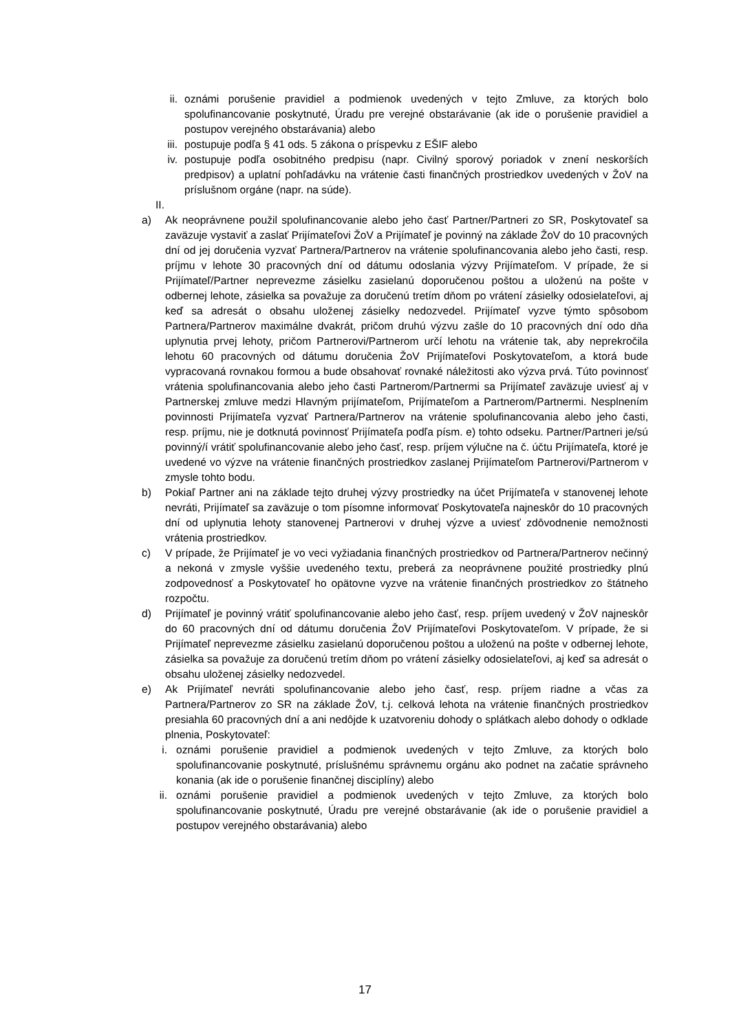ii. oznámi porušenie pravidiel a podmienok uvedených v tejto Zmluve, za ktorých bolo spolufinancovanie poskytnuté, Úradu pre verejné obstarávanie (ak ide o porušenie pravidiel a postupov verejného obstarávania) alebo
iii. postupuje podľa § 41 ods. 5 zákona o príspevku z EŠIF alebo
iv. postupuje podľa osobitného predpisu (napr. Civilný sporový poriadok v znení neskorších predpisov) a uplatní pohľadávku na vrátenie časti finančných prostriedkov uvedených v ŽoV na príslušnom orgáne (napr. na súde).
II.
a) Ak neoprávnene použil spolufinancovanie alebo jeho časť Partner/Partneri zo SR, Poskytovateľ sa zaväzuje vystaviť a zaslať Prijímateľovi ŽoV a Prijímateľ je povinný na základe ŽoV do 10 pracovných dní od jej doručenia vyzvať Partnera/Partnerov na vrátenie spolufinancovania alebo jeho časti, resp. príjmu v lehote 30 pracovných dní od dátumu odoslania výzvy Prijímateľom. V prípade, že si Prijímateľ/Partner neprevezme zásielku zasielanú doporučenou poštou a uloženú na pošte v odbernej lehote, zásielka sa považuje za doručenú tretím dňom po vrátení zásielky odosielateľovi, aj keď sa adresát o obsahu uloženej zásielky nedozvedel. Prijímateľ vyzve týmto spôsobom Partnera/Partnerov maximálne dvakrát, pričom druhú výzvu zašle do 10 pracovných dní odo dňa uplynutia prvej lehoty, pričom Partnerovi/Partnerom určí lehotu na vrátenie tak, aby neprekročila lehotu 60 pracovných od dátumu doručenia ŽoV Prijímateľovi Poskytovateľom, a ktorá bude vypracovaná rovnakou formou a bude obsahovať rovnaké náležitosti ako výzva prvá. Túto povinnosť vrátenia spolufinancovania alebo jeho časti Partnerom/Partnermi sa Prijímateľ zaväzuje uviesť aj v Partnerskej zmluve medzi Hlavným prijímateľom, Prijímateľom a Partnerom/Partnermi. Nesplnením povinnosti Prijímateľa vyzvať Partnera/Partnerov na vrátenie spolufinancovania alebo jeho časti, resp. príjmu, nie je dotknutá povinnosť Prijímateľa podľa písm. e) tohto odseku. Partner/Partneri je/sú povinný/í vrátiť spolufinancovanie alebo jeho časť, resp. príjem výlučne na č. účtu Prijímateľa, ktoré je uvedené vo výzve na vrátenie finančných prostriedkov zaslanej Prijímateľom Partnerovi/Partnerom v zmysle tohto bodu.
b) Pokiaľ Partner ani na základe tejto druhej výzvy prostriedky na účet Prijímateľa v stanovenej lehote nevráti, Prijímateľ sa zaväzuje o tom písomne informovať Poskytovateľa najneskôr do 10 pracovných dní od uplynutia lehoty stanovenej Partnerovi v druhej výzve a uviesť zdôvodnenie nemožnosti vrátenia prostriedkov.
c) V prípade, že Prijímateľ je vo veci vyžiadania finančných prostriedkov od Partnera/Partnerov nečinný a nekoná v zmysle vyššie uvedeného textu, preberá za neoprávnene použité prostriedky plnú zodpovednosť a Poskytovateľ ho opätovne vyzve na vrátenie finančných prostriedkov zo štátneho rozpočtu.
d) Prijímateľ je povinný vrátiť spolufinancovanie alebo jeho časť, resp. príjem uvedený v ŽoV najneskôr do 60 pracovných dní od dátumu doručenia ŽoV Prijímateľovi Poskytovateľom. V prípade, že si Prijímateľ neprevezme zásielku zasielanú doporučenou poštou a uloženú na pošte v odbernej lehote, zásielka sa považuje za doručenú tretím dňom po vrátení zásielky odosielateľovi, aj keď sa adresát o obsahu uloženej zásielky nedozvedel.
e) Ak Prijímateľ nevráti spolufinancovanie alebo jeho časť, resp. príjem riadne a včas za Partnera/Partnerov zo SR na základe ŽoV, t.j. celková lehota na vrátenie finančných prostriedkov presiahla 60 pracovných dní a ani nedôjde k uzatvoreniu dohody o splátkach alebo dohody o odklade plnenia, Poskytovateľ:
i. oznámi porušenie pravidiel a podmienok uvedených v tejto Zmluve, za ktorých bolo spolufinancovanie poskytnuté, príslušnému správnemu orgánu ako podnet na začatie správneho konania (ak ide o porušenie finančnej disciplíny) alebo
ii. oznámi porušenie pravidiel a podmienok uvedených v tejto Zmluve, za ktorých bolo spolufinancovanie poskytnuté, Úradu pre verejné obstarávanie (ak ide o porušenie pravidiel a postupov verejného obstarávania) alebo
17